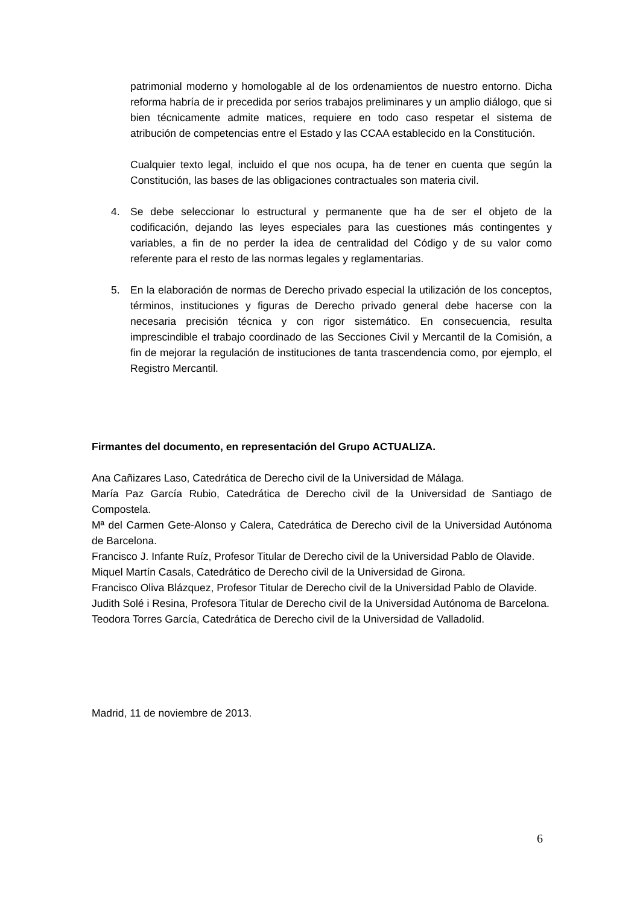patrimonial moderno y homologable al de los ordenamientos de nuestro entorno. Dicha reforma habría de ir precedida por serios trabajos preliminares y un amplio diálogo, que si bien técnicamente admite matices, requiere en todo caso respetar el sistema de atribución de competencias entre el Estado y las CCAA establecido en la Constitución.
Cualquier texto legal, incluido el que nos ocupa, ha de tener en cuenta que según la Constitución, las bases de las obligaciones contractuales son materia civil.
4. Se debe seleccionar lo estructural y permanente que ha de ser el objeto de la codificación, dejando las leyes especiales para las cuestiones más contingentes y variables, a fin de no perder la idea de centralidad del Código y de su valor como referente para el resto de las normas legales y reglamentarias.
5. En la elaboración de normas de Derecho privado especial la utilización de los conceptos, términos, instituciones y figuras de Derecho privado general debe hacerse con la necesaria precisión técnica y con rigor sistemático. En consecuencia, resulta imprescindible el trabajo coordinado de las Secciones Civil y Mercantil de la Comisión, a fin de mejorar la regulación de instituciones de tanta trascendencia como, por ejemplo, el Registro Mercantil.
Firmantes del documento, en representación del Grupo ACTUALIZA.
Ana Cañizares Laso, Catedrática de Derecho civil de la Universidad de Málaga.
María Paz García Rubio, Catedrática de Derecho civil de la Universidad de Santiago de Compostela.
Mª del Carmen Gete-Alonso y Calera, Catedrática de Derecho civil de la Universidad Autónoma de Barcelona.
Francisco J. Infante Ruíz, Profesor Titular de Derecho civil de la Universidad Pablo de Olavide.
Miquel Martín Casals, Catedrático de Derecho civil de la Universidad de Girona.
Francisco Oliva Blázquez, Profesor Titular de Derecho civil de la Universidad Pablo de Olavide.
Judith Solé i Resina, Profesora Titular de Derecho civil de la Universidad Autónoma de Barcelona.
Teodora Torres García, Catedrática de Derecho civil de la Universidad de Valladolid.
Madrid, 11 de noviembre de 2013.
6